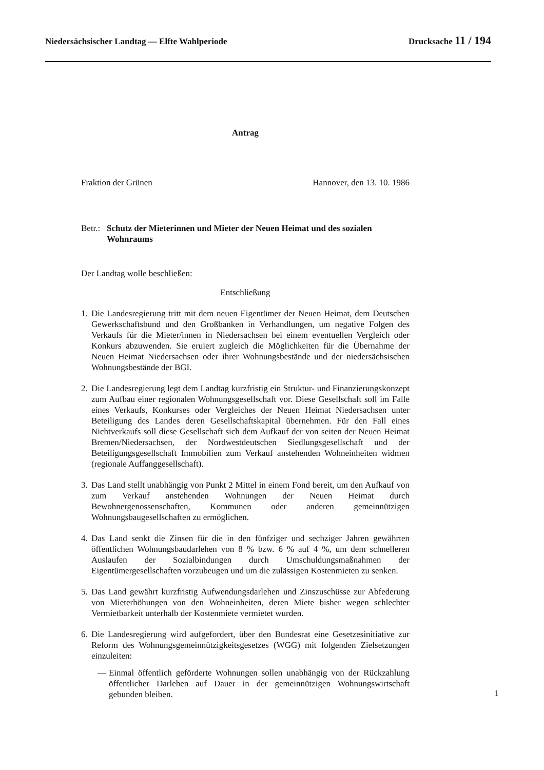Niedersächsischer Landtag — Elfte Wahlperiode Drucksache 11 / 194
Antrag
Fraktion der Grünen Hannover, den 13. 10. 1986
Betr.: Schutz der Mieterinnen und Mieter der Neuen Heimat und des sozialen Wohnraums
Der Landtag wolle beschließen:
Entschließung
1.
Die Landesregierung tritt mit dem neuen Eigentümer der Neuen Heimat, dem Deutschen Gewerkschaftsbund und den Großbanken in Verhandlungen, um negative Folgen des Verkaufs für die Mieter/innen in Niedersachsen bei einem eventuellen Vergleich oder Konkurs abzuwenden. Sie eruiert zugleich die Möglichkeiten für die Übernahme der Neuen Heimat Niedersachsen oder ihrer Wohnungsbestände und der niedersächsischen Wohnungsbestände der BGI.
2.
Die Landesregierung legt dem Landtag kurzfristig ein Struktur- und Finanzierungskonzept zum Aufbau einer regionalen Wohnungsgesellschaft vor. Diese Gesellschaft soll im Falle eines Verkaufs, Konkurses oder Vergleiches der Neuen Heimat Niedersachsen unter Beteiligung des Landes deren Gesellschaftskapital übernehmen. Für den Fall eines Nichtverkaufs soll diese Gesellschaft sich dem Aufkauf der von seiten der Neuen Heimat Bremen/Niedersachsen, der Nordwestdeutschen Siedlungsgesellschaft und der Beteiligungsgesellschaft Immobilien zum Verkauf anstehenden Wohneinheiten widmen (regionale Auffanggesellschaft).
3.
Das Land stellt unabhängig von Punkt 2 Mittel in einem Fond bereit, um den Aufkauf von zum Verkauf anstehenden Wohnungen der Neuen Heimat durch Bewohnergenossenschaften, Kommunen oder anderen gemeinnützigen Wohnungsbaugesellschaften zu ermöglichen.
4.
Das Land senkt die Zinsen für die in den fünfziger und sechziger Jahren gewährten öffentlichen Wohnungsbaudarlehen von 8 % bzw. 6 % auf 4 %, um dem schnelleren Auslaufen der Sozialbindungen durch Umschuldungsmaßnahmen der Eigentümergesellschaften vorzubeugen und um die zulässigen Kostenmieten zu senken.
5.
Das Land gewährt kurzfristig Aufwendungsdarlehen und Zinszuschüsse zur Abfederung von Mieterhöhungen von den Wohneinheiten, deren Miete bisher wegen schlechter Vermietbarkeit unterhalb der Kostenmiete vermietet wurden.
6.
Die Landesregierung wird aufgefordert, über den Bundesrat eine Gesetzesinitiative zur Reform des Wohnungsgemeinnützigkeitsgesetzes (WGG) mit folgenden Zielsetzungen einzuleiten:
— Einmal öffentlich geförderte Wohnungen sollen unabhängig von der Rückzahlung öffentlicher Darlehen auf Dauer in der gemeinnützigen Wohnungswirtschaft gebunden bleiben.
1